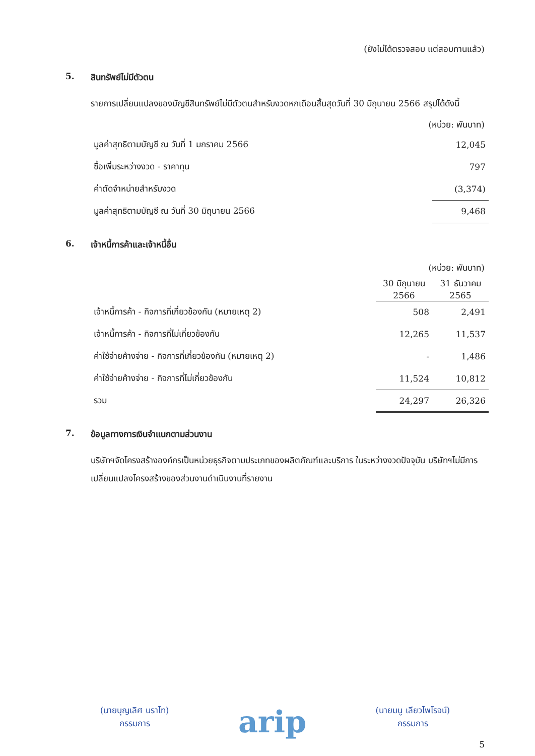(ยังไม่ได้ตรวจสอบ แต่สอบทานแล้ว)
5. สินทรัพย์ไม่มีตัวตน
รายการเปลี่ยนแปลงของบัญชีสินทรัพย์ไม่มีตัวตนสำหรับงวดหกเดือนสิ้นสุดวันที่ 30 มิถุนายน 2566 สรุปได้ดังนี้
(หน่วย: พันบาท)
| มูลค่าสุทธิตามบัญชี ณ วันที่ 1 มกราคม 2566 | 12,045 |
| ซื้อเพิ่มระหว่างงวด - ราคาทุน | 797 |
| ค่าตัดจำหน่ายสำหรับงวด | (3,374) |
| มูลค่าสุทธิตามบัญชี ณ วันที่ 30 มิถุนายน 2566 | 9,468 |
6. เจ้าหนี้การค้าและเจ้าหนี้อื่น
(หน่วย: พันบาท)
| | 30 มิถุนายน 2566 | 31 ธันวาคม 2565 |
| --- | --- | --- |
| เจ้าหนี้การค้า - กิจการที่เกี่ยวข้องกัน (หมายเหตุ 2) | 508 | 2,491 |
| เจ้าหนี้การค้า - กิจการที่ไม่เกี่ยวข้องกัน | 12,265 | 11,537 |
| ค่าใช้จ่ายค้างจ่าย - กิจการที่เกี่ยวข้องกัน (หมายเหตุ 2) | - | 1,486 |
| ค่าใช้จ่ายค้างจ่าย - กิจการที่ไม่เกี่ยวข้องกัน | 11,524 | 10,812 |
| รวม | 24,297 | 26,326 |
7. ข้อมูลทางการเงินจำแนกตามส่วนงาน
บริษัทฯจัดโครงสร้างองค์กรเป็นหน่วยธุรกิจตามประเภทของผลิตภัณฑ์และบริการ ในระหว่างงวดปัจจุบัน บริษัทฯไม่มีการเปลี่ยนแปลงโครงสร้างของส่วนงานดำเนินงานที่รายงาน
(นายบุญเลิศ นราไท)
กรรมการ
arip
(นายมนู เลียวไพโรจน์)
กรรมการ
5